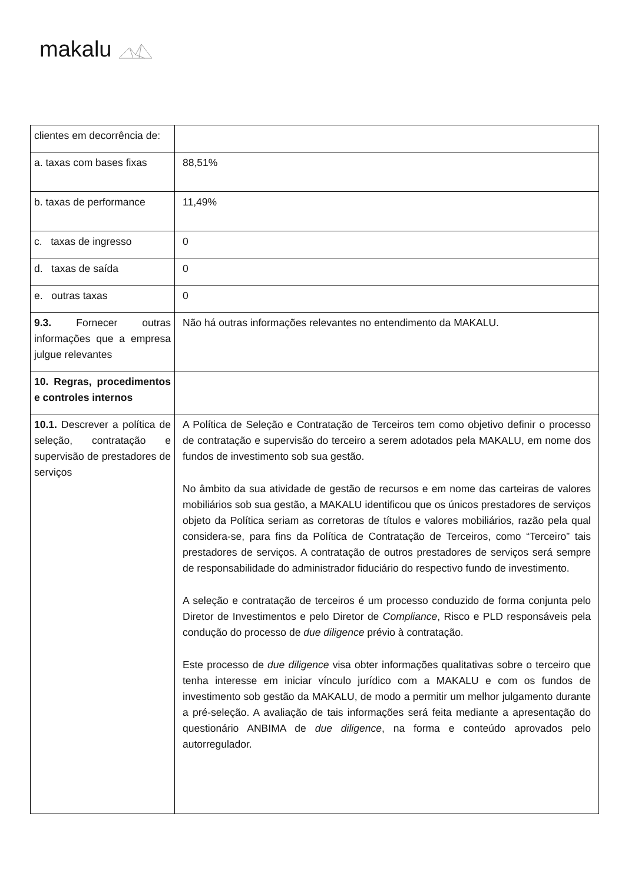makalu
| clientes em decorrência de: | |
| a. taxas com bases fixas | 88,51% |
| b. taxas de performance | 11,49% |
| c. taxas de ingresso | 0 |
| d. taxas de saída | 0 |
| e. outras taxas | 0 |
| 9.3. Fornecer outras informações que a empresa julgue relevantes | Não há outras informações relevantes no entendimento da MAKALU. |
| 10. Regras, procedimentos e controles internos | |
| 10.1. Descrever a política de seleção, contratação e supervisão de prestadores de serviços | A Política de Seleção e Contratação de Terceiros tem como objetivo definir o processo de contratação e supervisão do terceiro a serem adotados pela MAKALU, em nome dos fundos de investimento sob sua gestão. No âmbito da sua atividade de gestão de recursos e em nome das carteiras de valores mobiliários sob sua gestão, a MAKALU identificou que os únicos prestadores de serviços objeto da Política seriam as corretoras de títulos e valores mobiliários, razão pela qual considera-se, para fins da Política de Contratação de Terceiros, como “Terceiro” tais prestadores de serviços. A contratação de outros prestadores de serviços será sempre de responsabilidade do administrador fiduciário do respectivo fundo de investimento. A seleção e contratação de terceiros é um processo conduzido de forma conjunta pelo Diretor de Investimentos e pelo Diretor de Compliance , Risco e PLD responsáveis pela condução do processo de due diligence prévio à contratação. Este processo de due diligence visa obter informações qualitativas sobre o terceiro que tenha interesse em iniciar vínculo jurídico com a MAKALU e com os fundos de investimento sob gestão da MAKALU, de modo a permitir um melhor julgamento durante a pré-seleção. A avaliação de tais informações será feita mediante a apresentação do questionário ANBIMA de due diligence , na forma e conteúdo aprovados pelo autorregulador. |